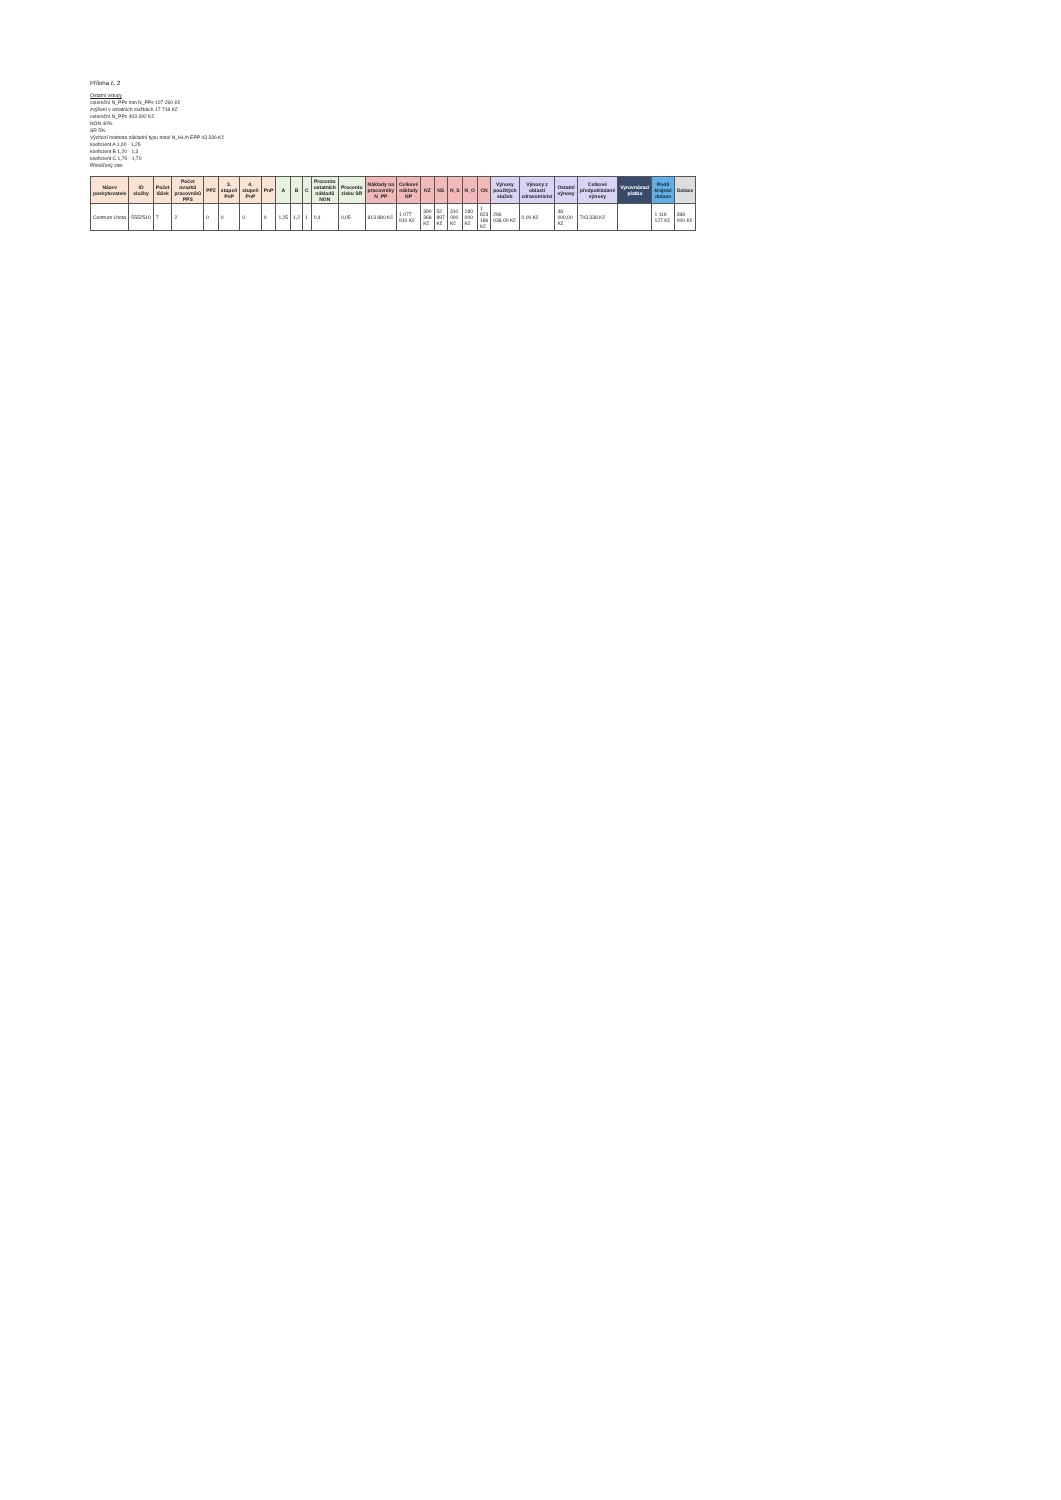Příloha č. 2
Ostatní vstupy
celoroční N_PPs min N_PPs 107 260 Kč
zvýšení v ostatních službách 17 718 Kč
celoroční N_PPs 403 392 Kč
NON 40%
SR 5%
Výchozí hodnota základní typu hotel N_HL/h EPP 43 336 Kč
koeficient A 1,00 · 1,25
koeficient B 1,20 · 1,3
koeficient C 1,70 · 1,70
Přiměřený zisk
| Název poskytovatele | ID služby | Počet lůžek | Počet uvazků pracovníků PPS | PPZ | 3. stupeň PnP | 4. stupeň PnP | PnP | A | B | C | Procento ostatních nákladů NON | Procento zisku SR | Náklady na pracovníky N_PP | Celkové náklady NP | NZ | NS | N_S | N_O | CN | Výnosy použitých služeb | Výnosy z oblasti zdravotnictví | Ostatní výnosy | Celkové předpokládané výnosy | Vyrovnávací platba | Podíl krajské dotace | Dotace |
| --- | --- | --- | --- | --- | --- | --- | --- | --- | --- | --- | --- | --- | --- | --- | --- | --- | --- | --- | --- | --- | --- | --- | --- | --- | --- | --- |
| Centrum Lhota | 5552510 | 7 | 2 | 0 | 0 | 0 | 0 | 1,25 | 1,2 | 1 | 0,4 | 0,05 | 813 880 Kč | 1 077 910 Kč | 390 368 Kč | 52 897 Kč | 310 000 Kč | 180 000 Kč | 1 823 186 Kč | 296 038,00 Kč | 0,00 Kč | 48 000,00 Kč | 703 338 Kč | | 1 119 127 Kč | 398 000 Kč |